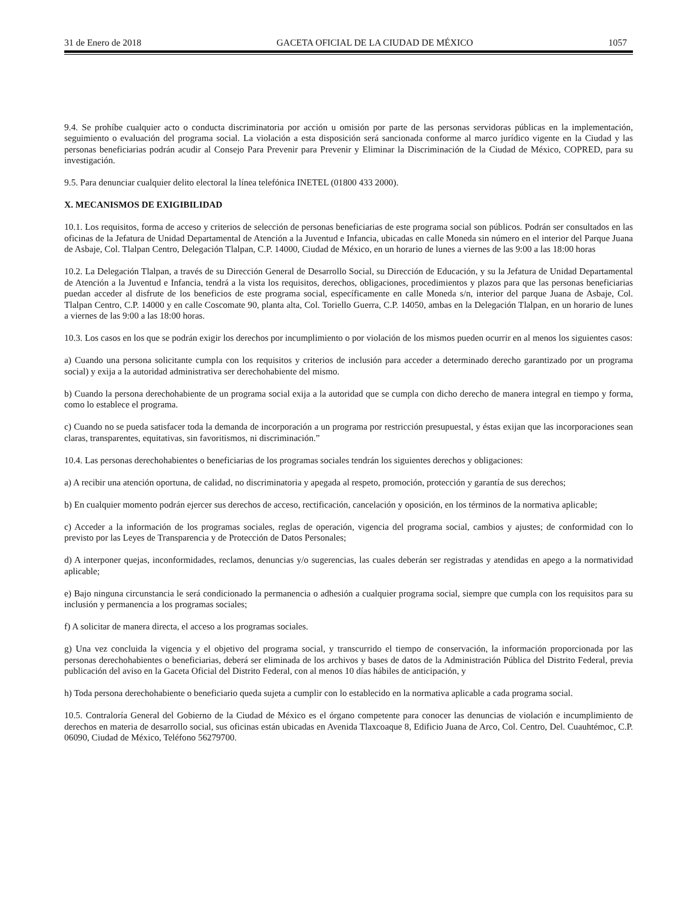31 de Enero de 2018 GACETA OFICIAL DE LA CIUDAD DE MÉXICO 1057
9.4. Se prohíbe cualquier acto o conducta discriminatoria por acción u omisión por parte de las personas servidoras públicas en la implementación, seguimiento o evaluación del programa social. La violación a esta disposición será sancionada conforme al marco jurídico vigente en la Ciudad y las personas beneficiarias podrán acudir al Consejo Para Prevenir para Prevenir y Eliminar la Discriminación de la Ciudad de México, COPRED, para su investigación.
9.5. Para denunciar cualquier delito electoral la línea telefónica INETEL (01800 433 2000).
X. MECANISMOS DE EXIGIBILIDAD
10.1. Los requisitos, forma de acceso y criterios de selección de personas beneficiarias de este programa social son públicos. Podrán ser consultados en las oficinas de la Jefatura de Unidad Departamental de Atención a la Juventud e Infancia, ubicadas en calle Moneda sin número en el interior del Parque Juana de Asbaje, Col. Tlalpan Centro, Delegación Tlalpan, C.P. 14000, Ciudad de México, en un horario de lunes a viernes de las 9:00 a las 18:00 horas
10.2. La Delegación Tlalpan, a través de su Dirección General de Desarrollo Social, su Dirección de Educación, y su la Jefatura de Unidad Departamental de Atención a la Juventud e Infancia, tendrá a la vista los requisitos, derechos, obligaciones, procedimientos y plazos para que las personas beneficiarias puedan acceder al disfrute de los beneficios de este programa social, específicamente en calle Moneda s/n, interior del parque Juana de Asbaje, Col. Tlalpan Centro, C.P. 14000 y en calle Coscomate 90, planta alta, Col. Toriello Guerra, C.P. 14050, ambas en la Delegación Tlalpan, en un horario de lunes a viernes de las 9:00 a las 18:00 horas.
10.3. Los casos en los que se podrán exigir los derechos por incumplimiento o por violación de los mismos pueden ocurrir en al menos los siguientes casos:
a) Cuando una persona solicitante cumpla con los requisitos y criterios de inclusión para acceder a determinado derecho garantizado por un programa social) y exija a la autoridad administrativa ser derechohabiente del mismo.
b) Cuando la persona derechohabiente de un programa social exija a la autoridad que se cumpla con dicho derecho de manera integral en tiempo y forma, como lo establece el programa.
c) Cuando no se pueda satisfacer toda la demanda de incorporación a un programa por restricción presupuestal, y éstas exijan que las incorporaciones sean claras, transparentes, equitativas, sin favoritismos, ni discriminación.”
10.4. Las personas derechohabientes o beneficiarias de los programas sociales tendrán los siguientes derechos y obligaciones:
a) A recibir una atención oportuna, de calidad, no discriminatoria y apegada al respeto, promoción, protección y garantía de sus derechos;
b) En cualquier momento podrán ejercer sus derechos de acceso, rectificación, cancelación y oposición, en los términos de la normativa aplicable;
c) Acceder a la información de los programas sociales, reglas de operación, vigencia del programa social, cambios y ajustes; de conformidad con lo previsto por las Leyes de Transparencia y de Protección de Datos Personales;
d) A interponer quejas, inconformidades, reclamos, denuncias y/o sugerencias, las cuales deberán ser registradas y atendidas en apego a la normatividad aplicable;
e) Bajo ninguna circunstancia le será condicionado la permanencia o adhesión a cualquier programa social, siempre que cumpla con los requisitos para su inclusión y permanencia a los programas sociales;
f) A solicitar de manera directa, el acceso a los programas sociales.
g) Una vez concluida la vigencia y el objetivo del programa social, y transcurrido el tiempo de conservación, la información proporcionada por las personas derechohabientes o beneficiarias, deberá ser eliminada de los archivos y bases de datos de la Administración Pública del Distrito Federal, previa publicación del aviso en la Gaceta Oficial del Distrito Federal, con al menos 10 días hábiles de anticipación, y
h) Toda persona derechohabiente o beneficiario queda sujeta a cumplir con lo establecido en la normativa aplicable a cada programa social.
10.5. Contraloría General del Gobierno de la Ciudad de México es el órgano competente para conocer las denuncias de violación e incumplimiento de derechos en materia de desarrollo social, sus oficinas están ubicadas en Avenida Tlaxcoaque 8, Edificio Juana de Arco, Col. Centro, Del. Cuauhtémoc, C.P. 06090, Ciudad de México, Teléfono 56279700.